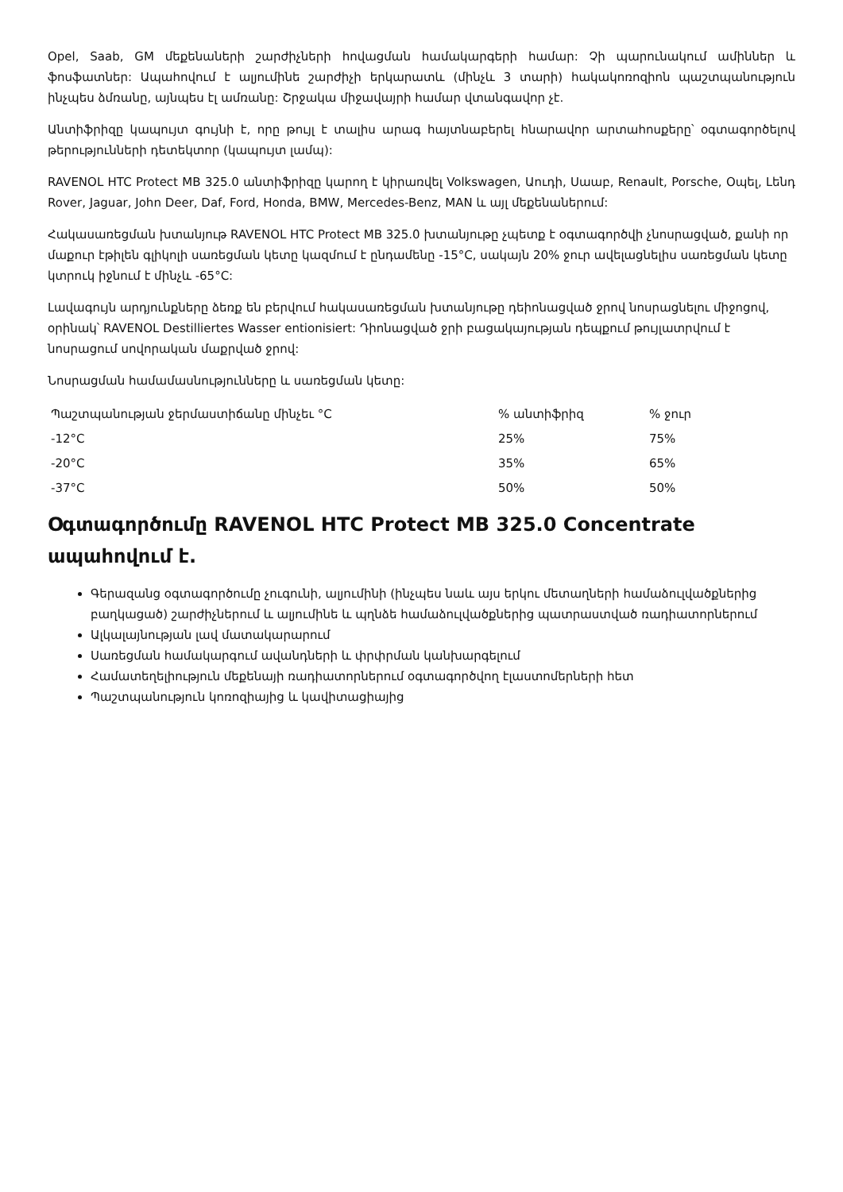Opel, Saab, GM մեքենաների շարժիչների հովացման համակարգերի համար: Չի պարունակում ամիններ և ֆոսֆատներ: Ապահովում է ալյումինե շարժիչի երկարատև (մինչև 3 տարի) հակակոռոզիոն պաշտպանություն ինչպես ձմռանը, այնպես էլ ամռանը: Շրջակա միջավայրի համար վտանգավոր չէ.
Անտիֆրիզը կապույտ գույնի է, որը թույլ է տալիս արագ հայտնաբերել հնարավոր արտահոսքերը՝ օգտագործելով թերությունների դետեկտոր (կապույտ լամպ):
RAVENOL HTC Protect MB 325.0 անտիֆրիզը կարող է կիրառվել Volkswagen, Աուդի, Սաաբ, Renault, Porsche, Օպել, Լենդ Rover, Jaguar, John Deer, Daf, Ford, Honda, BMW, Mercedes-Benz, MAN և այլ մեքենաներում:
Հակասառեցման խտանյութ RAVENOL HTC Protect MB 325.0 խտանյութը չպետք է օգտագործվի չնոսրացված, քանի որ մաքուր էթիլեն գլիկոլի սառեցման կետը կազմում է ընդամենը -15°C, սակայն 20% ջուր ավելացնելիս սառեցման կետը կտրուկ իջնում է մինչև -65°C:
Լավագույն արդյունքները ձեռք են բերվում հակասառեցման խտանյութը դեիոնացված ջրով նոսրացնելու միջոցով, օրինակ՝ RAVENOL Destilliertes Wasser entionisiert: Դիոնացված ջրի բացակայության դեպքում թույլատրվում է նոսրացում սովորական մաքրված ջրով:
Նոսրացման համամասնությունները և սառեցման կետը:
| Պաշտպանության ջերմաստիճանը մինչեւ °C | % անտիֆրիզ | % ջուր |
| -12°C | 25% | 75% |
| -20°C | 35% | 65% |
| -37°C | 50% | 50% |
Օգտագործումը RAVENOL HTC Protect MB 325.0 Concentrate ապահովում է.
Գերազանց օգտագործումը չուգունի, ալյումինի (ինչպես նաև այս երկու մետաղների համաձուլվածքներից բաղկացած) շարժիչներում և ալյումինե և պղնձե համաձուլվածքներից պատրաստված ռադիատորներում
Ալկալայնության լավ մատակարարում
Սառեցման համակարգում ավանդների և փրփրման կանխարգելում
Համատեղելիություն մեքենայի ռադիատորներում օգտագործվող էլաստոմերների հետ
Պաշտպանություն կոռոզիայից և կավիտացիայից